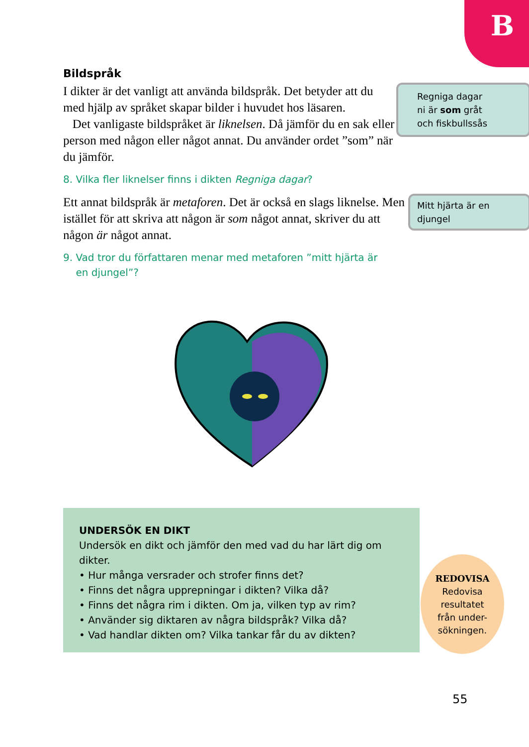B
Bildspråk
Regniga dagar
ni är som gråt
och fiskbullssås
I dikter är det vanligt att använda bildspråk. Det betyder att du med hjälp av språket skapar bilder i huvudet hos läsaren.
Det vanligaste bildspråket är liknelsen. Då jämför du en sak eller person med någon eller något annat. Du använder ordet ”som” när du jämför.
8. Vilka fler liknelser finns i dikten Regniga dagar?
Mitt hjärta är en djungel
Ett annat bildspråk är metaforen. Det är också en slags liknelse. Men istället för att skriva att någon är som något annat, skriver du att någon är något annat.
9. Vad tror du författaren menar med metaforen ”mitt hjärta är
en djungel”?
UNDERSÖK EN DIKT
Undersök en dikt och jämför den med vad du har lärt dig om dikter.
• Hur många versrader och strofer finns det?
• Finns det några upprepningar i dikten? Vilka då?
• Finns det några rim i dikten. Om ja, vilken typ av rim?
• Använder sig diktaren av några bildspråk? Vilka då?
• Vad handlar dikten om? Vilka tankar får du av dikten?
REDOVISA
Redovisa
resultatet
från under-
sökningen.
55